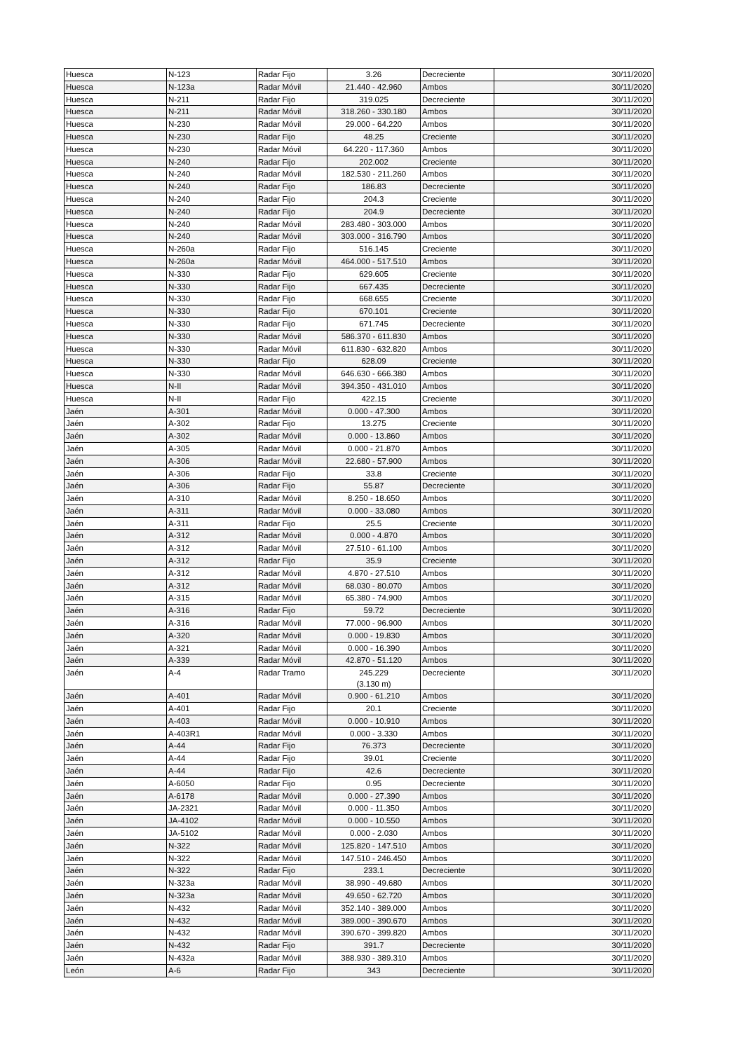| Huesca | N-123 | Radar Fijo | 3.26 | Decreciente | 30/11/2020 |
| Huesca | N-123a | Radar Móvil | 21.440 - 42.960 | Ambos | 30/11/2020 |
| Huesca | N-211 | Radar Fijo | 319.025 | Decreciente | 30/11/2020 |
| Huesca | N-211 | Radar Móvil | 318.260 - 330.180 | Ambos | 30/11/2020 |
| Huesca | N-230 | Radar Móvil | 29.000 - 64.220 | Ambos | 30/11/2020 |
| Huesca | N-230 | Radar Fijo | 48.25 | Creciente | 30/11/2020 |
| Huesca | N-230 | Radar Móvil | 64.220 - 117.360 | Ambos | 30/11/2020 |
| Huesca | N-240 | Radar Fijo | 202.002 | Creciente | 30/11/2020 |
| Huesca | N-240 | Radar Móvil | 182.530 - 211.260 | Ambos | 30/11/2020 |
| Huesca | N-240 | Radar Fijo | 186.83 | Decreciente | 30/11/2020 |
| Huesca | N-240 | Radar Fijo | 204.3 | Creciente | 30/11/2020 |
| Huesca | N-240 | Radar Fijo | 204.9 | Decreciente | 30/11/2020 |
| Huesca | N-240 | Radar Móvil | 283.480 - 303.000 | Ambos | 30/11/2020 |
| Huesca | N-240 | Radar Móvil | 303.000 - 316.790 | Ambos | 30/11/2020 |
| Huesca | N-260a | Radar Fijo | 516.145 | Creciente | 30/11/2020 |
| Huesca | N-260a | Radar Móvil | 464.000 - 517.510 | Ambos | 30/11/2020 |
| Huesca | N-330 | Radar Fijo | 629.605 | Creciente | 30/11/2020 |
| Huesca | N-330 | Radar Fijo | 667.435 | Decreciente | 30/11/2020 |
| Huesca | N-330 | Radar Fijo | 668.655 | Creciente | 30/11/2020 |
| Huesca | N-330 | Radar Fijo | 670.101 | Creciente | 30/11/2020 |
| Huesca | N-330 | Radar Fijo | 671.745 | Decreciente | 30/11/2020 |
| Huesca | N-330 | Radar Móvil | 586.370 - 611.830 | Ambos | 30/11/2020 |
| Huesca | N-330 | Radar Móvil | 611.830 - 632.820 | Ambos | 30/11/2020 |
| Huesca | N-330 | Radar Fijo | 628.09 | Creciente | 30/11/2020 |
| Huesca | N-330 | Radar Móvil | 646.630 - 666.380 | Ambos | 30/11/2020 |
| Huesca | N-II | Radar Móvil | 394.350 - 431.010 | Ambos | 30/11/2020 |
| Huesca | N-II | Radar Fijo | 422.15 | Creciente | 30/11/2020 |
| Jaén | A-301 | Radar Móvil | 0.000 - 47.300 | Ambos | 30/11/2020 |
| Jaén | A-302 | Radar Fijo | 13.275 | Creciente | 30/11/2020 |
| Jaén | A-302 | Radar Móvil | 0.000 - 13.860 | Ambos | 30/11/2020 |
| Jaén | A-305 | Radar Móvil | 0.000 - 21.870 | Ambos | 30/11/2020 |
| Jaén | A-306 | Radar Móvil | 22.680 - 57.900 | Ambos | 30/11/2020 |
| Jaén | A-306 | Radar Fijo | 33.8 | Creciente | 30/11/2020 |
| Jaén | A-306 | Radar Fijo | 55.87 | Decreciente | 30/11/2020 |
| Jaén | A-310 | Radar Móvil | 8.250 - 18.650 | Ambos | 30/11/2020 |
| Jaén | A-311 | Radar Móvil | 0.000 - 33.080 | Ambos | 30/11/2020 |
| Jaén | A-311 | Radar Fijo | 25.5 | Creciente | 30/11/2020 |
| Jaén | A-312 | Radar Móvil | 0.000 - 4.870 | Ambos | 30/11/2020 |
| Jaén | A-312 | Radar Móvil | 27.510 - 61.100 | Ambos | 30/11/2020 |
| Jaén | A-312 | Radar Fijo | 35.9 | Creciente | 30/11/2020 |
| Jaén | A-312 | Radar Móvil | 4.870 - 27.510 | Ambos | 30/11/2020 |
| Jaén | A-312 | Radar Móvil | 68.030 - 80.070 | Ambos | 30/11/2020 |
| Jaén | A-315 | Radar Móvil | 65.380 - 74.900 | Ambos | 30/11/2020 |
| Jaén | A-316 | Radar Fijo | 59.72 | Decreciente | 30/11/2020 |
| Jaén | A-316 | Radar Móvil | 77.000 - 96.900 | Ambos | 30/11/2020 |
| Jaén | A-320 | Radar Móvil | 0.000 - 19.830 | Ambos | 30/11/2020 |
| Jaén | A-321 | Radar Móvil | 0.000 - 16.390 | Ambos | 30/11/2020 |
| Jaén | A-339 | Radar Móvil | 42.870 - 51.120 | Ambos | 30/11/2020 |
| Jaén | A-4 | Radar Tramo | 245.229 (3.130 m) | Decreciente | 30/11/2020 |
| Jaén | A-401 | Radar Móvil | 0.900 - 61.210 | Ambos | 30/11/2020 |
| Jaén | A-401 | Radar Fijo | 20.1 | Creciente | 30/11/2020 |
| Jaén | A-403 | Radar Móvil | 0.000 - 10.910 | Ambos | 30/11/2020 |
| Jaén | A-403R1 | Radar Móvil | 0.000 - 3.330 | Ambos | 30/11/2020 |
| Jaén | A-44 | Radar Fijo | 76.373 | Decreciente | 30/11/2020 |
| Jaén | A-44 | Radar Fijo | 39.01 | Creciente | 30/11/2020 |
| Jaén | A-44 | Radar Fijo | 42.6 | Decreciente | 30/11/2020 |
| Jaén | A-6050 | Radar Fijo | 0.95 | Decreciente | 30/11/2020 |
| Jaén | A-6178 | Radar Móvil | 0.000 - 27.390 | Ambos | 30/11/2020 |
| Jaén | JA-2321 | Radar Móvil | 0.000 - 11.350 | Ambos | 30/11/2020 |
| Jaén | JA-4102 | Radar Móvil | 0.000 - 10.550 | Ambos | 30/11/2020 |
| Jaén | JA-5102 | Radar Móvil | 0.000 - 2.030 | Ambos | 30/11/2020 |
| Jaén | N-322 | Radar Móvil | 125.820 - 147.510 | Ambos | 30/11/2020 |
| Jaén | N-322 | Radar Móvil | 147.510 - 246.450 | Ambos | 30/11/2020 |
| Jaén | N-322 | Radar Fijo | 233.1 | Decreciente | 30/11/2020 |
| Jaén | N-323a | Radar Móvil | 38.990 - 49.680 | Ambos | 30/11/2020 |
| Jaén | N-323a | Radar Móvil | 49.650 - 62.720 | Ambos | 30/11/2020 |
| Jaén | N-432 | Radar Móvil | 352.140 - 389.000 | Ambos | 30/11/2020 |
| Jaén | N-432 | Radar Móvil | 389.000 - 390.670 | Ambos | 30/11/2020 |
| Jaén | N-432 | Radar Móvil | 390.670 - 399.820 | Ambos | 30/11/2020 |
| Jaén | N-432 | Radar Fijo | 391.7 | Decreciente | 30/11/2020 |
| Jaén | N-432a | Radar Móvil | 388.930 - 389.310 | Ambos | 30/11/2020 |
| León | A-6 | Radar Fijo | 343 | Decreciente | 30/11/2020 |